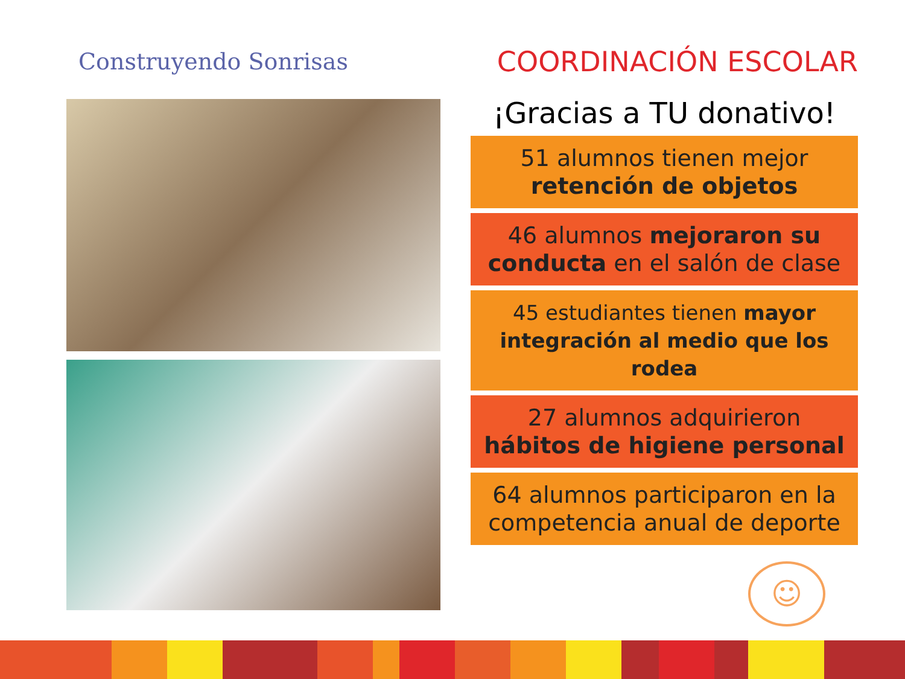Construyendo Sonrisas
COORDINACIÓN ESCOLAR
¡Gracias a TU donativo!
51 alumnos tienen mejor
retención de objetos
46 alumnos mejoraron su conducta en el salón de clase
45 estudiantes tienen mayor integración al medio que los rodea
27 alumnos adquirieron
hábitos de higiene personal
64 alumnos participaron en la competencia anual de deporte
☺